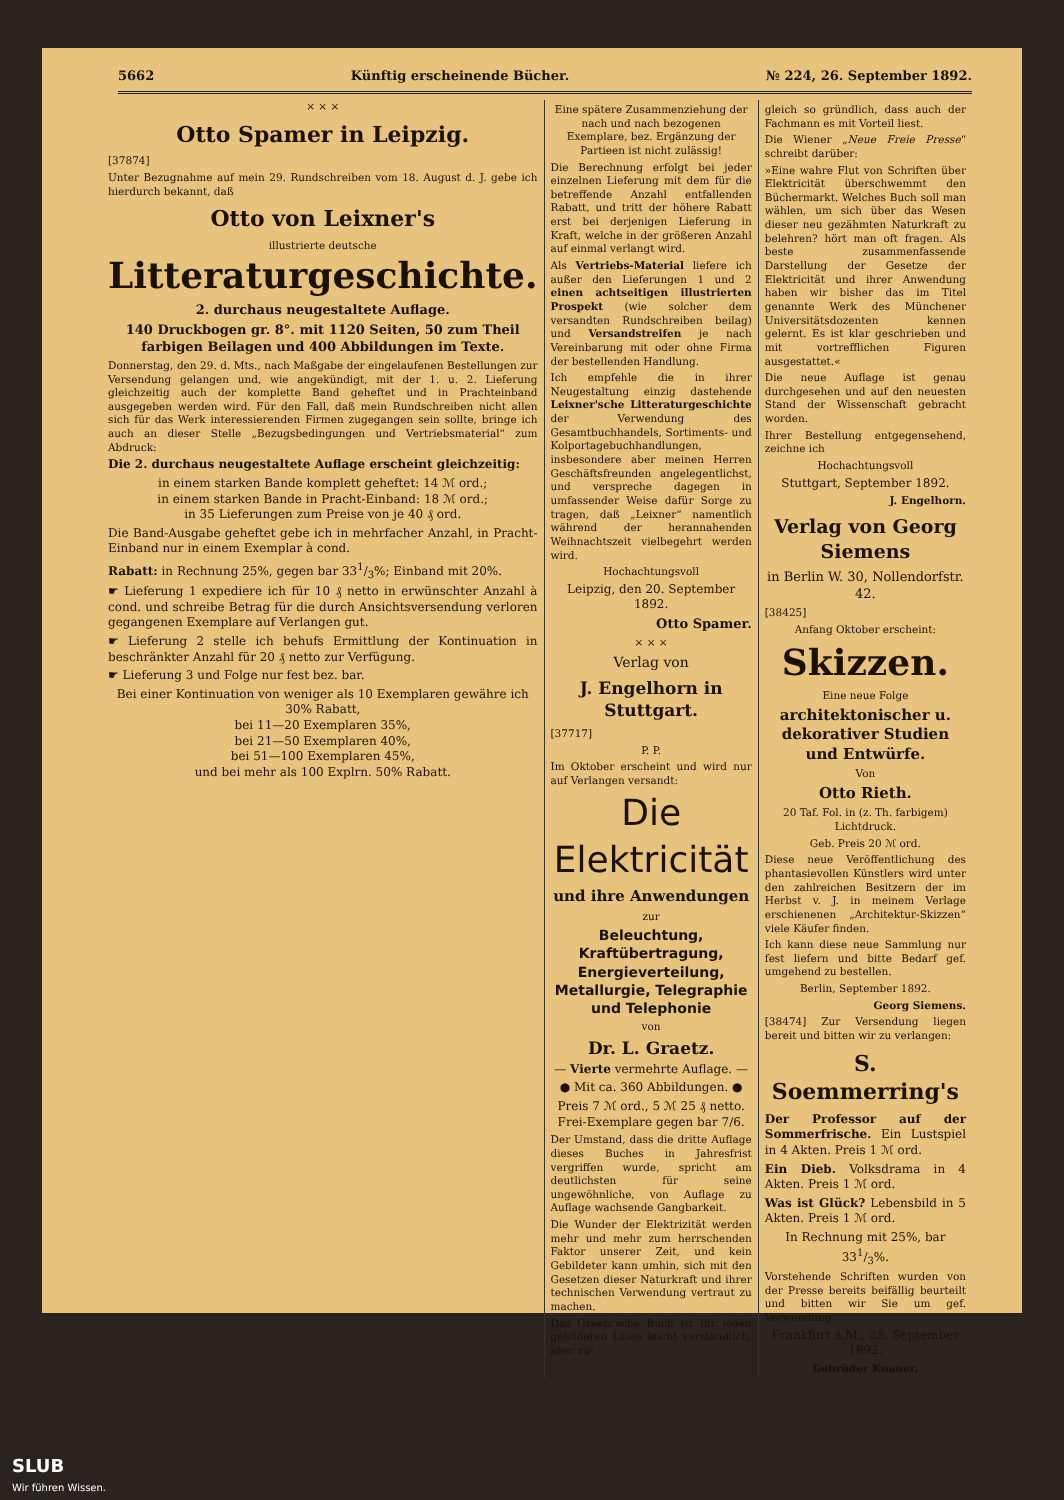5662 Künftig erscheinende Bücher. № 224, 26. September 1892.
× × ×
Otto Spamer in Leipzig.
[37874]
Unter Bezugnahme auf mein 29. Rundschreiben vom 18. August d. J. gebe ich hierdurch bekannt, daß
Otto von Leixner's
illustrierte deutsche
Litteraturgeschichte.
2. durchaus neugestaltete Auflage.
140 Druckbogen gr. 8°. mit 1120 Seiten, 50 zum Theil farbigen Beilagen und 400 Abbildungen im Texte.
Donnerstag, den 29. d. Mts., nach Maßgabe der eingelaufenen Bestellungen zur Versendung gelangen und, wie angekündigt, mit der 1. u. 2. Lieferung gleichzeitig auch der komplette Band geheftet und in Prachteinband ausgegeben werden wird. Für den Fall, daß mein Rundschreiben nicht allen sich für das Werk interessierenden Firmen zugegangen sein sollte, bringe ich auch an dieser Stelle „Bezugsbedingungen und Vertriebsmaterial“ zum Abdruck:
Die 2. durchaus neugestaltete Auflage erscheint gleichzeitig:
in einem starken Bande komplett geheftet: 14 ℳ ord.;
in einem starken Bande in Pracht-Einband: 18 ℳ ord.;
in 35 Lieferungen zum Preise von je 40 ₰ ord.
Die Band-Ausgabe geheftet gebe ich in mehrfacher Anzahl, in Pracht-Einband nur in einem Exemplar à cond.
Rabatt: in Rechnung 25%, gegen bar 331/3%; Einband mit 20%.
☛ Lieferung 1 expediere ich für 10 ₰ netto in erwünschter Anzahl à cond. und schreibe Betrag für die durch Ansichtsversendung verloren gegangenen Exemplare auf Verlangen gut.
☛ Lieferung 2 stelle ich behufs Ermittlung der Kontinuation in beschränkter Anzahl für 20 ₰ netto zur Verfügung.
☛ Lieferung 3 und Folge nur fest bez. bar.
Bei einer Kontinuation von weniger als 10 Exemplaren gewähre ich 30% Rabatt,
bei 11—20 Exemplaren 35%,
bei 21—50 Exemplaren 40%,
bei 51—100 Exemplaren 45%,
und bei mehr als 100 Explrn. 50% Rabatt.
Eine spätere Zusammenziehung der nach und nach bezogenen Exemplare, bez. Ergänzung der Partieen ist nicht zulässig!
Die Berechnung erfolgt bei jeder einzelnen Lieferung mit dem für die betreffende Anzahl entfallenden Rabatt, und tritt der höhere Rabatt erst bei derjenigen Lieferung in Kraft, welche in der größeren Anzahl auf einmal verlangt wird.
Als Vertriebs-Material liefere ich außer den Lieferungen 1 und 2 einen achtseitigen illustrierten Prospekt (wie solcher dem versandten Rundschreiben beilag) und Versandstreifen je nach Vereinbarung mit oder ohne Firma der bestellenden Handlung.
Ich empfehle die in ihrer Neugestaltung einzig dastehende Leixner'sche Litteraturgeschichte der Verwendung des Gesamtbuchhandels, Sortiments- und Kolportagebuchhandlungen, insbesondere aber meinen Herren Geschäftsfreunden angelegentlichst, und verspreche dagegen in umfassender Weise dafür Sorge zu tragen, daß „Leixner“ namentlich während der herannahenden Weihnachtszeit vielbegehrt werden wird.
Hochachtungsvoll
Leipzig, den 20. September 1892.
Otto Spamer.
× × ×
Verlag von
J. Engelhorn in Stuttgart.
[37717]
P. P.
Im Oktober erscheint und wird nur auf Verlangen versandt:
Die Elektricität
und ihre Anwendungen
zur
Beleuchtung, Kraftübertragung, Energieverteilung, Metallurgie, Telegraphie und Telephonie
von
Dr. L. Graetz.
— Vierte vermehrte Auflage. —
● Mit ca. 360 Abbildungen. ●
Preis 7 ℳ ord., 5 ℳ 25 ₰ netto.
Frei-Exemplare gegen bar 7/6.
Der Umstand, dass die dritte Auflage dieses Buches in Jahresfrist vergriffen wurde, spricht am deutlichsten für seine ungewöhnliche, von Auflage zu Auflage wachsende Gangbarkeit.
Die Wunder der Elektrizität werden mehr und mehr zum herrschenden Faktor unserer Zeit, und kein Gebildeter kann umhin, sich mit den Gesetzen dieser Naturkraft und ihrer technischen Verwendung vertraut zu machen.
Das Graetz'sche Buch ist für jeden gebildeten Laien leicht verständlich, aber zu-
gleich so gründlich, dass auch der Fachmann es mit Vorteil liest.
Die Wiener „Neue Freie Presse“ schreibt darüber:
»Eine wahre Flut von Schriften über Elektricität überschwemmt den Büchermarkt. Welches Buch soll man wählen, um sich über das Wesen dieser neu gezähmten Naturkraft zu belehren? hört man oft fragen. Als beste zusammenfassende Darstellung der Gesetze der Elektricität und ihrer Anwendung haben wir bisher das im Titel genannte Werk des Münchener Universitätsdozenten kennen gelernt. Es ist klar geschrieben und mit vortrefflichen Figuren ausgestattet.«
Die neue Auflage ist genau durchgesehen und auf den neuesten Stand der Wissenschaft gebracht worden.
Ihrer Bestellung entgegensehend, zeichne ich
Hochachtungsvoll
Stuttgart, September 1892.
J. Engelhorn.
Verlag von Georg Siemens
in Berlin W. 30, Nollendorfstr. 42.
[38425]
Anfang Oktober erscheint:
Skizzen.
Eine neue Folge
architektonischer u. dekorativer Studien und Entwürfe.
Von
Otto Rieth.
20 Taf. Fol. in (z. Th. farbigem) Lichtdruck.
Geb. Preis 20 ℳ ord.
Diese neue Veröffentlichung des phantasievollen Künstlers wird unter den zahlreichen Besitzern der im Herbst v. J. in meinem Verlage erschienenen „Architektur-Skizzen“ viele Käufer finden.
Ich kann diese neue Sammlung nur fest liefern und bitte Bedarf gef. umgehend zu bestellen.
Berlin, September 1892.
Georg Siemens.
[38474] Zur Versendung liegen bereit und bitten wir zu verlangen:
S. Soemmerring's
Der Professor auf der Sommerfrische. Ein Lustspiel in 4 Akten. Preis 1 ℳ ord.
Ein Dieb. Volksdrama in 4 Akten. Preis 1 ℳ ord.
Was ist Glück? Lebensbild in 5 Akten. Preis 1 ℳ ord.
In Rechnung mit 25%, bar 331/3%.
Vorstehende Schriften wurden von der Presse bereits beifällig beurteilt und bitten wir Sie um gef. Verwendung.
Frankfurt a.M., 25. September 1892.
Gebrüder Knauer.
SLUB
Wir führen Wissen.